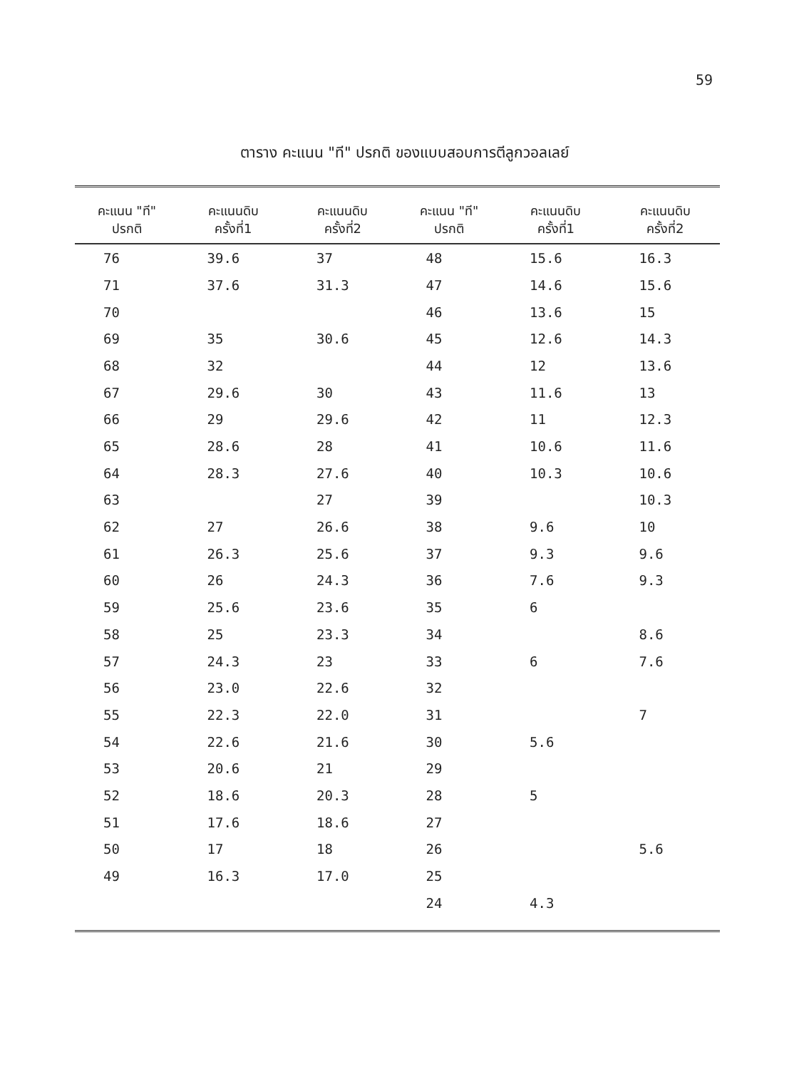59
ตาราง คะแนน "ที" ปรกติ ของแบบสอบการตีลูกวอลเลย์
| คะแนน "ที" ปรกติ | คะแนนดิบ ครั้งที่1 | คะแนนดิบ ครั้งที่2 | คะแนน "ที" ปรกติ | คะแนนดิบ ครั้งที่1 | คะแนนดิบ ครั้งที่2 |
| --- | --- | --- | --- | --- | --- |
| 76 | 39.6 | 37 | 48 | 15.6 | 16.3 |
| 71 | 37.6 | 31.3 | 47 | 14.6 | 15.6 |
| 70 | | | 46 | 13.6 | 15 |
| 69 | 35 | 30.6 | 45 | 12.6 | 14.3 |
| 68 | 32 | | 44 | 12 | 13.6 |
| 67 | 29.6 | 30 | 43 | 11.6 | 13 |
| 66 | 29 | 29.6 | 42 | 11 | 12.3 |
| 65 | 28.6 | 28 | 41 | 10.6 | 11.6 |
| 64 | 28.3 | 27.6 | 40 | 10.3 | 10.6 |
| 63 | | 27 | 39 | | 10.3 |
| 62 | 27 | 26.6 | 38 | 9.6 | 10 |
| 61 | 26.3 | 25.6 | 37 | 9.3 | 9.6 |
| 60 | 26 | 24.3 | 36 | 7.6 | 9.3 |
| 59 | 25.6 | 23.6 | 35 | 6 | |
| 58 | 25 | 23.3 | 34 | | 8.6 |
| 57 | 24.3 | 23 | 33 | 6 | 7.6 |
| 56 | 23.0 | 22.6 | 32 | | |
| 55 | 22.3 | 22.0 | 31 | | 7 |
| 54 | 22.6 | 21.6 | 30 | 5.6 | |
| 53 | 20.6 | 21 | 29 | | |
| 52 | 18.6 | 20.3 | 28 | 5 | |
| 51 | 17.6 | 18.6 | 27 | | |
| 50 | 17 | 18 | 26 | | 5.6 |
| 49 | 16.3 | 17.0 | 25 | | |
| | | | 24 | 4.3 | |